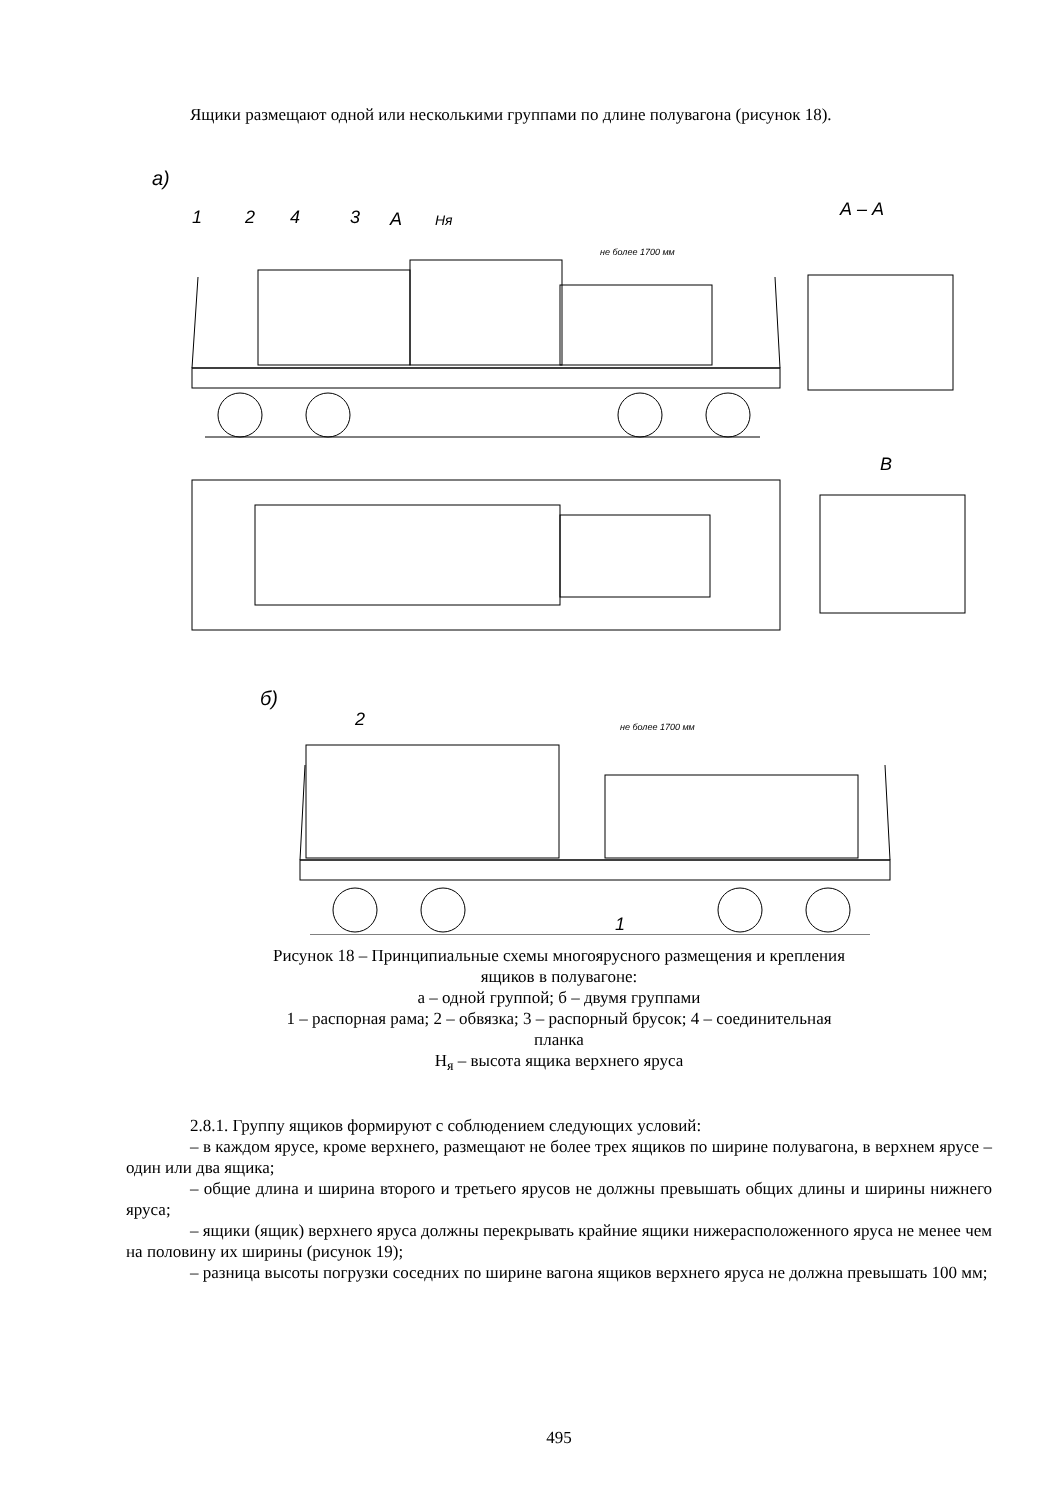Ящики размещают одной или несколькими группами по длине полувагона (рисунок 18).
а)
А – А
1
2
4
3
А
Нᴙ
не более 1700 мм
В
б)
не более 1700 мм
2
1
Рисунок 18 – Принципиальные схемы многоярусного размещения и крепления
ящиков в полувагоне:
а – одной группой; б – двумя группами
1 – распорная рама; 2 – обвязка; 3 – распорный брусок; 4 – соединительная
планка
Н<sub>я</sub> – высота ящика верхнего яруса
2.8.1. Группу ящиков формируют с соблюдением следующих условий:
– в каждом ярусе, кроме верхнего, размещают не более трех ящиков по ширине полувагона, в верхнем ярусе – один или два ящика;
– общие длина и ширина второго и третьего ярусов не должны превышать общих длины и ширины нижнего яруса;
– ящики (ящик) верхнего яруса должны перекрывать крайние ящики нижерасположенного яруса не менее чем на половину их ширины (рисунок 19);
– разница высоты погрузки соседних по ширине вагона ящиков верхнего яруса не должна превышать 100 мм;
495